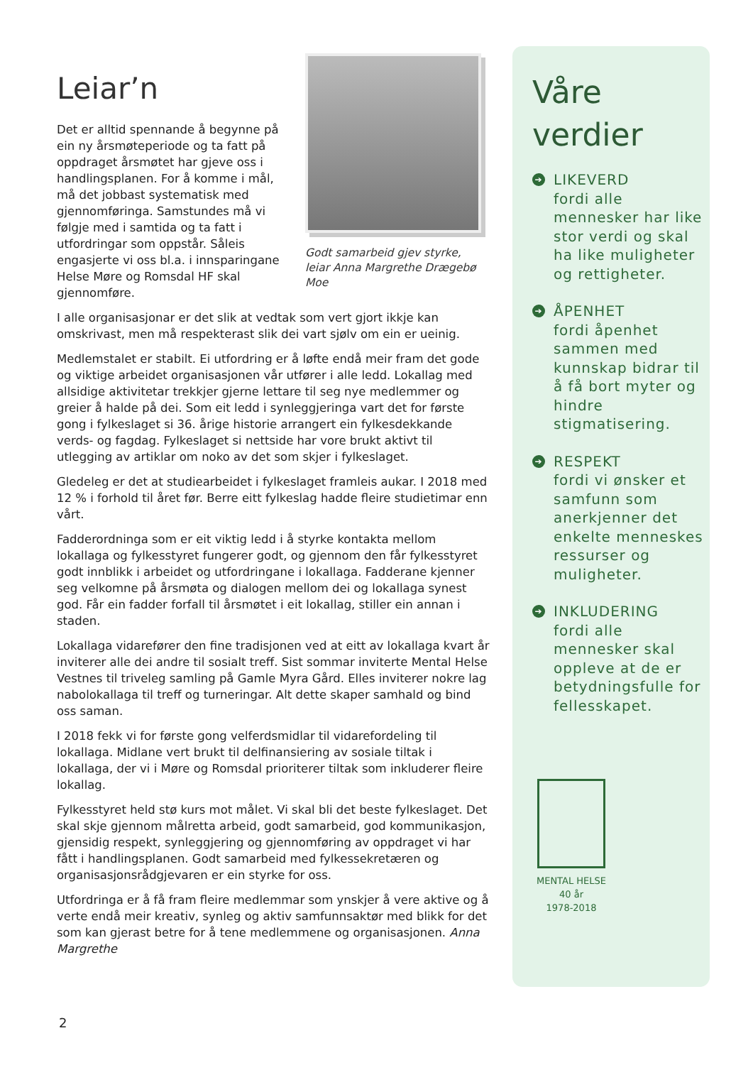Leiar’n
Det er alltid spennande å begynne på ein ny årsmøteperiode og ta fatt på oppdraget årsmøtet har gjeve oss i handlingsplanen. For å komme i mål, må det jobbast systematisk med gjennomføringa. Samstundes må vi følgje med i samtida og ta fatt i utfordringar som oppstår. Såleis engasjerte vi oss bl.a. i innsparingane Helse Møre og Romsdal HF skal gjennomføre.
Godt samarbeid gjev styrke, leiar Anna Margrethe Drægebø Moe
I alle organisasjonar er det slik at vedtak som vert gjort ikkje kan omskrivast, men må respekterast slik dei vart sjølv om ein er ueinig.
Medlemstalet er stabilt. Ei utfordring er å løfte endå meir fram det gode og viktige arbeidet organisasjonen vår utfører i alle ledd. Lokallag med allsidige aktivitetar trekkjer gjerne lettare til seg nye medlemmer og greier å halde på dei. Som eit ledd i synleggjeringa vart det for første gong i fylkeslaget si 36. årige historie arrangert ein fylkesdekkande verds- og fagdag. Fylkeslaget si nettside har vore brukt aktivt til utlegging av artiklar om noko av det som skjer i fylkeslaget.
Gledeleg er det at studiearbeidet i fylkeslaget framleis aukar. I 2018 med 12 % i forhold til året før. Berre eitt fylkeslag hadde fleire studietimar enn vårt.
Fadderordninga som er eit viktig ledd i å styrke kontakta mellom lokallaga og fylkesstyret fungerer godt, og gjennom den får fylkesstyret godt innblikk i arbeidet og utfordringane i lokallaga. Fadderane kjenner seg velkomne på årsmøta og dialogen mellom dei og lokallaga synest god. Får ein fadder forfall til årsmøtet i eit lokallag, stiller ein annan i staden.
Lokallaga vidarefører den fine tradisjonen ved at eitt av lokallaga kvart år inviterer alle dei andre til sosialt treff. Sist sommar inviterte Mental Helse Vestnes til triveleg samling på Gamle Myra Gård. Elles inviterer nokre lag nabolokallaga til treff og turneringar. Alt dette skaper samhald og bind oss saman.
I 2018 fekk vi for første gong velferdsmidlar til vidarefordeling til lokallaga. Midlane vert brukt til delfinansiering av sosiale tiltak i lokallaga, der vi i Møre og Romsdal prioriterer tiltak som inkluderer fleire lokallag.
Fylkesstyret held stø kurs mot målet. Vi skal bli det beste fylkeslaget. Det skal skje gjennom målretta arbeid, godt samarbeid, god kommunikasjon, gjensidig respekt, synleggjering og gjennomføring av oppdraget vi har fått i handlingsplanen. Godt samarbeid med fylkessekretæren og organisasjonsrådgjevaren er ein styrke for oss.
Utfordringa er å få fram fleire medlemmar som ynskjer å vere aktive og å verte endå meir kreativ, synleg og aktiv samfunnsaktør med blikk for det som kan gjerast betre for å tene medlemmene og organisasjonen. Anna Margrethe
Våre
verdier
➔
LIKEVERD
fordi alle mennesker har like stor verdi og skal ha like muligheter og rettigheter.
➔
ÅPENHET
fordi åpenhet sammen med kunnskap bidrar til å få bort myter og hindre stigmatisering.
➔
RESPEKT
fordi vi ønsker et samfunn som anerkjenner det enkelte menneskes ressurser og muligheter.
➔
INKLUDERING
fordi alle mennesker skal oppleve at de er betydningsfulle for fellesskapet.
MENTAL HELSE
40 år
1978-2018
2